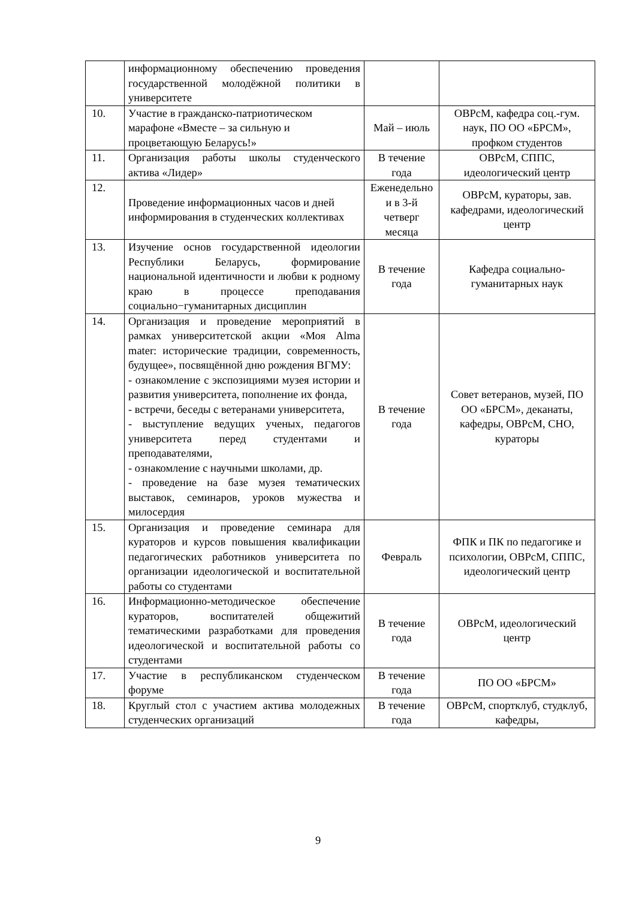| | информационному обеспечению проведения государственной молодёжной политики в университете | | |
| 10. | Участие в гражданско-патриотическом марафоне «Вместе – за сильную и процветающую Беларусь!» | Май – июль | ОВРсМ, кафедра соц.-гум. наук, ПО ОО «БРСМ», профком студентов |
| 11. | Организация работы школы студенческого актива «Лидер» | В течение года | ОВРсМ, СППС, идеологический центр |
| 12. | Проведение информационных часов и дней информирования в студенческих коллективах | Еженедельно и в 3-й четверг месяца | ОВРсМ, кураторы, зав. кафедрами, идеологический центр |
| 13. | Изучение основ государственной идеологии Республики Беларусь, формирование национальной идентичности и любви к родному краю в процессе преподавания социально−гуманитарных дисциплин | В течение года | Кафедра социально-гуманитарных наук |
| 14. | Организация и проведение мероприятий в рамках университетской акции «Моя Alma mater: исторические традиции, современность, будущее», посвящённой дню рождения ВГМУ: - ознакомление с экспозициями музея истории и развития университета, пополнение их фонда, - встречи, беседы с ветеранами университета, - выступление ведущих ученых, педагогов университета перед студентами и преподавателями, - ознакомление с научными школами, др. - проведение на базе музея тематических выставок, семинаров, уроков мужества и милосердия | В течение года | Совет ветеранов, музей, ПО ОО «БРСМ», деканаты, кафедры, ОВРсМ, СНО, кураторы |
| 15. | Организация и проведение семинара для кураторов и курсов повышения квалификации педагогических работников университета по организации идеологической и воспитательной работы со студентами | Февраль | ФПК и ПК по педагогике и психологии, ОВРсМ, СППС, идеологический центр |
| 16. | Информационно-методическое обеспечение кураторов, воспитателей общежитий тематическими разработками для проведения идеологической и воспитательной работы со студентами | В течение года | ОВРсМ, идеологический центр |
| 17. | Участие в республиканском студенческом форуме | В течение года | ПО ОО «БРСМ» |
| 18. | Круглый стол с участием актива молодежных студенческих организаций | В течение года | ОВРсМ, спортклуб, студклуб, кафедры, |
9